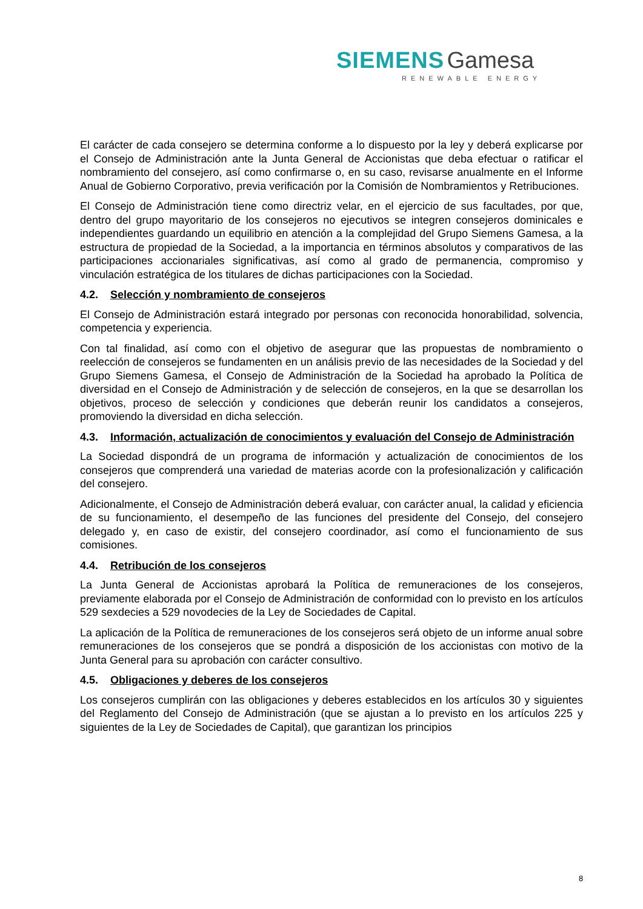SIEMENS Gamesa
RENEWABLE ENERGY
El carácter de cada consejero se determina conforme a lo dispuesto por la ley y deberá explicarse por el Consejo de Administración ante la Junta General de Accionistas que deba efectuar o ratificar el nombramiento del consejero, así como confirmarse o, en su caso, revisarse anualmente en el Informe Anual de Gobierno Corporativo, previa verificación por la Comisión de Nombramientos y Retribuciones.
El Consejo de Administración tiene como directriz velar, en el ejercicio de sus facultades, por que, dentro del grupo mayoritario de los consejeros no ejecutivos se integren consejeros dominicales e independientes guardando un equilibrio en atención a la complejidad del Grupo Siemens Gamesa, a la estructura de propiedad de la Sociedad, a la importancia en términos absolutos y comparativos de las participaciones accionariales significativas, así como al grado de permanencia, compromiso y vinculación estratégica de los titulares de dichas participaciones con la Sociedad.
4.2. Selección y nombramiento de consejeros
El Consejo de Administración estará integrado por personas con reconocida honorabilidad, solvencia, competencia y experiencia.
Con tal finalidad, así como con el objetivo de asegurar que las propuestas de nombramiento o reelección de consejeros se fundamenten en un análisis previo de las necesidades de la Sociedad y del Grupo Siemens Gamesa, el Consejo de Administración de la Sociedad ha aprobado la Política de diversidad en el Consejo de Administración y de selección de consejeros, en la que se desarrollan los objetivos, proceso de selección y condiciones que deberán reunir los candidatos a consejeros, promoviendo la diversidad en dicha selección.
4.3. Información, actualización de conocimientos y evaluación del Consejo de Administración
La Sociedad dispondrá de un programa de información y actualización de conocimientos de los consejeros que comprenderá una variedad de materias acorde con la profesionalización y calificación del consejero.
Adicionalmente, el Consejo de Administración deberá evaluar, con carácter anual, la calidad y eficiencia de su funcionamiento, el desempeño de las funciones del presidente del Consejo, del consejero delegado y, en caso de existir, del consejero coordinador, así como el funcionamiento de sus comisiones.
4.4. Retribución de los consejeros
La Junta General de Accionistas aprobará la Política de remuneraciones de los consejeros, previamente elaborada por el Consejo de Administración de conformidad con lo previsto en los artículos 529 sexdecies a 529 novodecies de la Ley de Sociedades de Capital.
La aplicación de la Política de remuneraciones de los consejeros será objeto de un informe anual sobre remuneraciones de los consejeros que se pondrá a disposición de los accionistas con motivo de la Junta General para su aprobación con carácter consultivo.
4.5. Obligaciones y deberes de los consejeros
Los consejeros cumplirán con las obligaciones y deberes establecidos en los artículos 30 y siguientes del Reglamento del Consejo de Administración (que se ajustan a lo previsto en los artículos 225 y siguientes de la Ley de Sociedades de Capital), que garantizan los principios
8